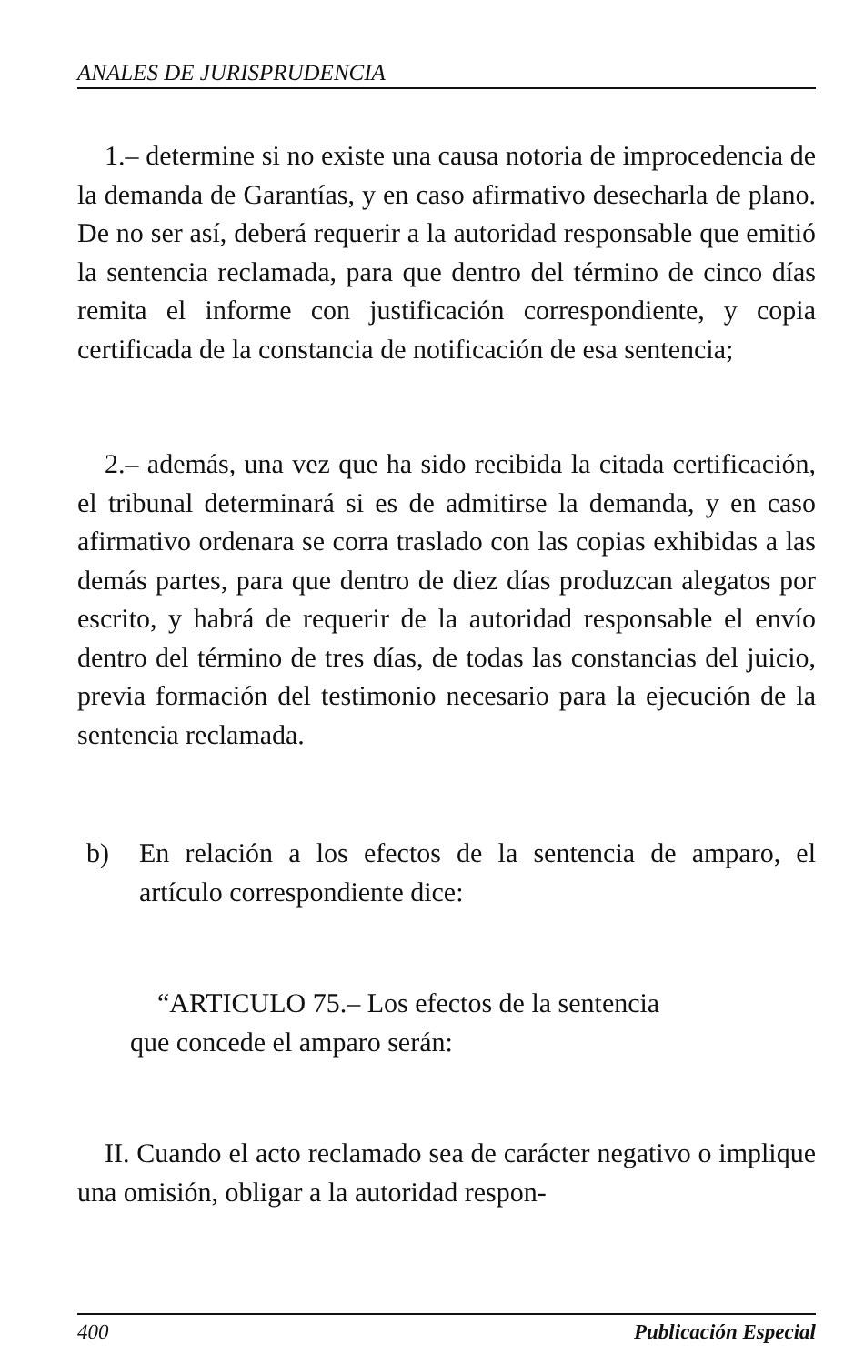ANALES DE JURISPRUDENCIA
1.– determine si no existe una causa notoria de improcedencia de la demanda de Garantías, y en caso afirmativo desecharla de plano. De no ser así, deberá requerir a la autoridad responsable que emitió la sentencia reclamada, para que dentro del término de cinco días remita el informe con justificación correspondiente, y copia certificada de la constancia de notificación de esa sentencia;
2.– además, una vez que ha sido recibida la citada certificación, el tribunal determinará si es de admitirse la demanda, y en caso afirmativo ordenara se corra traslado con las copias exhibidas a las demás partes, para que dentro de diez días produzcan alegatos por escrito, y habrá de requerir de la autoridad responsable el envío dentro del término de tres días, de todas las constancias del juicio, previa formación del testimonio necesario para la ejecución de la sentencia reclamada.
b) En relación a los efectos de la sentencia de amparo, el artículo correspondiente dice:
“ARTICULO 75.– Los efectos de la sentencia
que concede el amparo serán:
II. Cuando el acto reclamado sea de carácter negativo o implique una omisión, obligar a la autoridad respon-
400 Publicación Especial